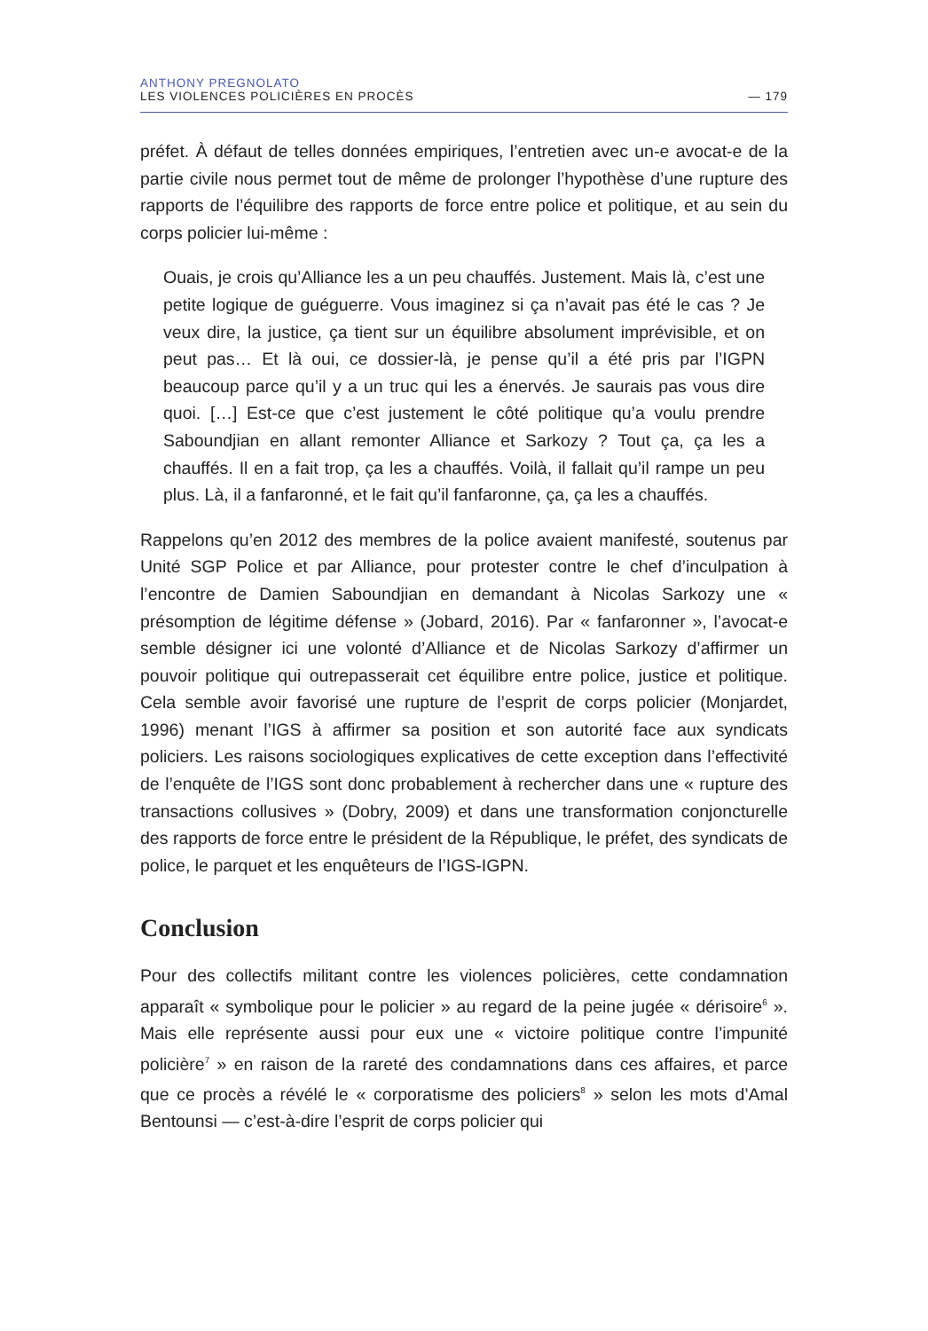ANTHONY PREGNOLATO
LES VIOLENCES POLICIÈRES EN PROCÈS — 179
préfet. À défaut de telles données empiriques, l’entretien avec un-e avocat-e de la partie civile nous permet tout de même de prolonger l’hypothèse d’une rupture des rapports de l’équilibre des rapports de force entre police et politique, et au sein du corps policier lui-même :
Ouais, je crois qu’Alliance les a un peu chauffés. Justement. Mais là, c’est une petite logique de guéguerre. Vous imaginez si ça n’avait pas été le cas ? Je veux dire, la justice, ça tient sur un équilibre absolument imprévisible, et on peut pas… Et là oui, ce dossier-là, je pense qu’il a été pris par l’IGPN beaucoup parce qu’il y a un truc qui les a énervés. Je saurais pas vous dire quoi. […] Est-ce que c’est justement le côté politique qu’a voulu prendre Saboundjian en allant remonter Alliance et Sarkozy ? Tout ça, ça les a chauffés. Il en a fait trop, ça les a chauffés. Voilà, il fallait qu’il rampe un peu plus. Là, il a fanfaronné, et le fait qu’il fanfaronne, ça, ça les a chauffés.
Rappelons qu’en 2012 des membres de la police avaient manifesté, soutenus par Unité SGP Police et par Alliance, pour protester contre le chef d’inculpation à l’encontre de Damien Saboundjian en demandant à Nicolas Sarkozy une « présomption de légitime défense » (Jobard, 2016). Par « fanfaronner », l’avocat-e semble désigner ici une volonté d’Alliance et de Nicolas Sarkozy d’affirmer un pouvoir politique qui outrepasserait cet équilibre entre police, justice et politique. Cela semble avoir favorisé une rupture de l’esprit de corps policier (Monjardet, 1996) menant l’IGS à affirmer sa position et son autorité face aux syndicats policiers. Les raisons sociologiques explicatives de cette exception dans l’effectivité de l’enquête de l’IGS sont donc probablement à rechercher dans une « rupture des transactions collusives » (Dobry, 2009) et dans une transformation conjoncturelle des rapports de force entre le président de la République, le préfet, des syndicats de police, le parquet et les enquêteurs de l’IGS-IGPN.
Conclusion
Pour des collectifs militant contre les violences policières, cette condamnation apparaît « symbolique pour le policier » au regard de la peine jugée « dérisoire<sup>6</sup> ». Mais elle représente aussi pour eux une « victoire politique contre l’impunité policière<sup>7</sup> » en raison de la rareté des condamnations dans ces affaires, et parce que ce procès a révélé le « corporatisme des policiers<sup>8</sup> » selon les mots d’Amal Bentounsi — c’est-à-dire l’esprit de corps policier qui